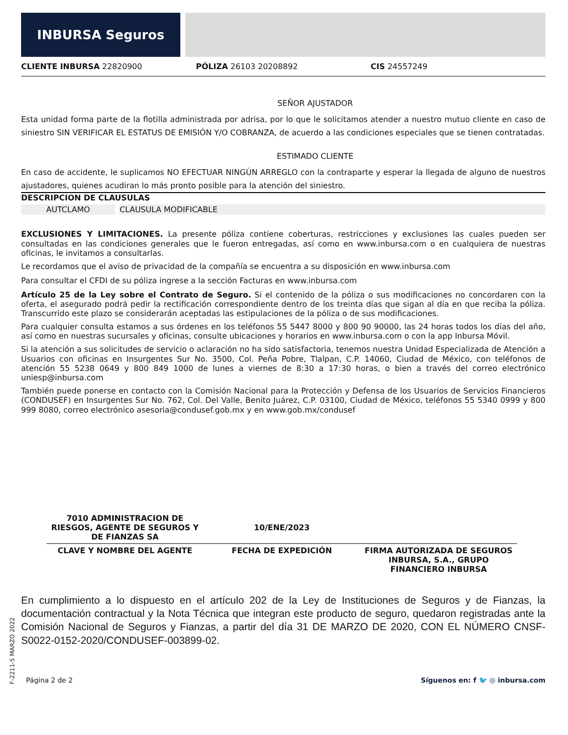INBURSA Seguros
CLIENTE INBURSA 22820900 PÓLIZA 26103 20208892 CIS 24557249
SEÑOR AJUSTADOR
Esta unidad forma parte de la flotilla administrada por adrisa, por lo que le solicitamos atender a nuestro mutuo cliente en caso de siniestro SIN VERIFICAR EL ESTATUS DE EMISIÓN Y/O COBRANZA, de acuerdo a las condiciones especiales que se tienen contratadas.
ESTIMADO CLIENTE
En caso de accidente, le suplicamos NO EFECTUAR NINGÚN ARREGLO con la contraparte y esperar la llegada de alguno de nuestros ajustadores, quienes acudiran lo más pronto posible para la atención del siniestro.
DESCRIPCION DE CLAUSULAS
| AUTCLAMO | | CLAUSULA MODIFICABLE |
EXCLUSIONES Y LIMITACIONES. La presente póliza contiene coberturas, restricciones y exclusiones las cuales pueden ser consultadas en las condiciones generales que le fueron entregadas, así como en www.inbursa.com o en cualquiera de nuestras oficinas, le invitamos a consultarlas.
Le recordamos que el aviso de privacidad de la compañía se encuentra a su disposición en www.inbursa.com
Para consultar el CFDI de su póliza ingrese a la sección Facturas en www.inbursa.com
Artículo 25 de la Ley sobre el Contrato de Seguro. Si el contenido de la póliza o sus modificaciones no concordaren con la oferta, el asegurado podrá pedir la rectificación correspondiente dentro de los treinta días que sigan al día en que reciba la póliza. Transcurrido este plazo se considerarán aceptadas las estipulaciones de la póliza o de sus modificaciones.
Para cualquier consulta estamos a sus órdenes en los teléfonos 55 5447 8000 y 800 90 90000, las 24 horas todos los días del año, así como en nuestras sucursales y oficinas, consulte ubicaciones y horarios en www.inbursa.com o con la app Inbursa Móvil.
Si la atención a sus solicitudes de servicio o aclaración no ha sido satisfactoria, tenemos nuestra Unidad Especializada de Atención a Usuarios con oficinas en Insurgentes Sur No. 3500, Col. Peña Pobre, Tlalpan, C.P. 14060, Ciudad de México, con teléfonos de atención 55 5238 0649 y 800 849 1000 de lunes a viernes de 8:30 a 17:30 horas, o bien a través del correo electrónico uniesp@inbursa.com
También puede ponerse en contacto con la Comisión Nacional para la Protección y Defensa de los Usuarios de Servicios Financieros (CONDUSEF) en Insurgentes Sur No. 762, Col. Del Valle, Benito Juárez, C.P. 03100, Ciudad de México, teléfonos 55 5340 0999 y 800 999 8080, correo electrónico asesoria@condusef.gob.mx y en www.gob.mx/condusef
| 7010 ADMINISTRACION DE RIESGOS, AGENTE DE SEGUROS Y DE FIANZAS SA | 10/ENE/2023 | |
| CLAVE Y NOMBRE DEL AGENTE | FECHA DE EXPEDICIÓN | FIRMA AUTORIZADA DE SEGUROS INBURSA, S.A., GRUPO FINANCIERO INBURSA |
En cumplimiento a lo dispuesto en el artículo 202 de la Ley de Instituciones de Seguros y de Fianzas, la documentación contractual y la Nota Técnica que integran este producto de seguro, quedaron registradas ante la Comisión Nacional de Seguros y Fianzas, a partir del día 31 DE MARZO DE 2020, CON EL NÚMERO CNSF-S0022-0152-2020/CONDUSEF-003899-02.
Página 2 de 2 Síguenos en: f 🐦 ◎ inbursa.com
F-2211-5 MARZO 2022